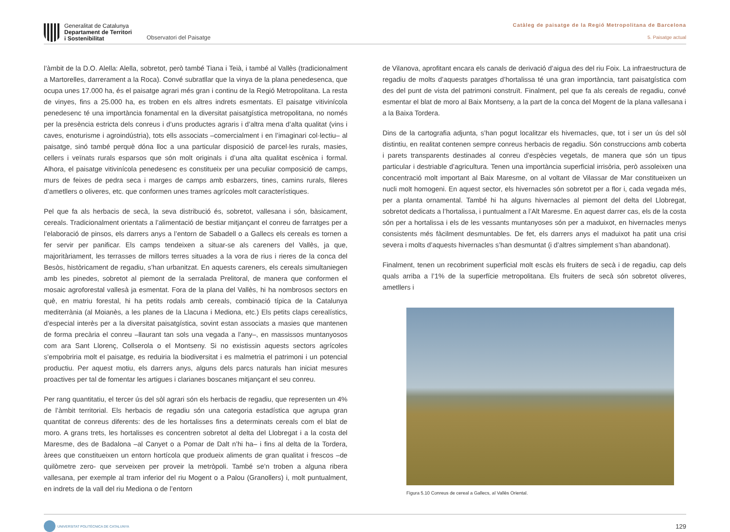Generalitat de Catalunya
Departament de Territori
i Sostenibilitat
Observatori del Paisatge
Catàleg de paisatge de la Regió Metropolitana de Barcelona
5. Paisatge actual
l’àmbit de la D.O. Alella: Alella, sobretot, però també Tiana i Teià, i també al Vallès (tradicionalment a Martorelles, darrerament a la Roca). Convé subratllar que la vinya de la plana penedesenca, que ocupa unes 17.000 ha, és el paisatge agrari més gran i continu de la Regió Metropolitana. La resta de vinyes, fins a 25.000 ha, es troben en els altres indrets esmentats. El paisatge vitivinícola penedesenc té una importància fonamental en la diversitat paisatgística metropolitana, no només per la presència estricta dels conreus i d’uns productes agraris i d’altra mena d’alta qualitat (vins i caves, enoturisme i agroindústria), tots ells associats –comercialment i en l’imaginari col·lectiu– al paisatge, sinó també perquè dóna lloc a una particular disposició de parcel·les rurals, masies, cellers i veïnats rurals esparsos que són molt originals i d’una alta qualitat escènica i formal. Alhora, el paisatge vitivinícola penedesenc es constitueix per una peculiar composició de camps, murs de feixes de pedra seca i marges de camps amb esbarzers, tines, camins rurals, fileres d’ametllers o oliveres, etc. que conformen unes trames agrícoles molt característiques.
Pel que fa als herbacis de secà, la seva distribució és, sobretot, vallesana i són, bàsicament, cereals. Tradicionalment orientats a l’alimentació de bestiar mitjançant el conreu de farratges per a l’elaboració de pinsos, els darrers anys a l’entorn de Sabadell o a Gallecs els cereals es tornen a fer servir per panificar. Els camps tendeixen a situar-se als careners del Vallès, ja que, majoritàriament, les terrasses de millors terres situades a la vora de rius i rieres de la conca del Besòs, històricament de regadiu, s’han urbanitzat. En aquests careners, els cereals simultaniegen amb les pinedes, sobretot al piemont de la serralada Prelitoral, de manera que conformen el mosaic agroforestal vallesà ja esmentat. Fora de la plana del Vallès, hi ha nombrosos sectors en què, en matriu forestal, hi ha petits rodals amb cereals, combinació típica de la Catalunya mediterrània (al Moianès, a les planes de la Llacuna i Mediona, etc.) Els petits claps cerealístics, d’especial interès per a la diversitat paisatgística, sovint estan associats a masies que mantenen de forma precària el conreu –llaurant tan sols una vegada a l’any–, en massissos muntanyosos com ara Sant Llorenç, Collserola o el Montseny. Si no existissin aquests sectors agrícoles s’empobriria molt el paisatge, es reduiria la biodiversitat i es malmetria el patrimoni i un potencial productiu. Per aquest motiu, els darrers anys, alguns dels parcs naturals han iniciat mesures proactives per tal de fomentar les artigues i clarianes boscanes mitjançant el seu conreu.
Per rang quantitatiu, el tercer ús del sòl agrari són els herbacis de regadiu, que representen un 4% de l’àmbit territorial. Els herbacis de regadiu són una categoria estadística que agrupa gran quantitat de conreus diferents: des de les hortalisses fins a determinats cereals com el blat de moro. A grans trets, les hortalisses es concentren sobretot al delta del Llobregat i a la costa del Maresme, des de Badalona –al Canyet o a Pomar de Dalt n’hi ha– i fins al delta de la Tordera, àrees que constitueixen un entorn hortícola que produeix aliments de gran qualitat i frescos –de quilòmetre zero- que serveixen per proveir la metròpoli. També se’n troben a alguna ribera vallesana, per exemple al tram inferior del riu Mogent o a Palou (Granollers) i, molt puntualment, en indrets de la vall del riu Mediona o de l’entorn
de Vilanova, aprofitant encara els canals de derivació d’aigua des del riu Foix. La infraestructura de regadiu de molts d’aquests paratges d’hortalissa té una gran importància, tant paisatgística com des del punt de vista del patrimoni construït. Finalment, pel que fa als cereals de regadiu, convé esmentar el blat de moro al Baix Montseny, a la part de la conca del Mogent de la plana vallesana i a la Baixa Tordera.
Dins de la cartografia adjunta, s’han pogut localitzar els hivernacles, que, tot i ser un ús del sòl distintiu, en realitat contenen sempre conreus herbacis de regadiu. Són construccions amb coberta i parets transparents destinades al conreu d’espècies vegetals, de manera que són un tipus particular i destriable d’agricultura. Tenen una importància superficial irrisòria, però assoleixen una concentració molt important al Baix Maresme, on al voltant de Vilassar de Mar constitueixen un nucli molt homogeni. En aquest sector, els hivernacles són sobretot per a flor i, cada vegada més, per a planta ornamental. També hi ha alguns hivernacles al piemont del delta del Llobregat, sobretot dedicats a l’hortalissa, i puntualment a l’Alt Maresme. En aquest darrer cas, els de la costa són per a hortalissa i els de les vessants muntanyoses són per a maduixot, en hivernacles menys consistents més fàcilment desmuntables. De fet, els darrers anys el maduixot ha patit una crisi severa i molts d’aquests hivernacles s’han desmuntat (i d’altres simplement s’han abandonat).
Finalment, tenen un recobriment superficial molt escàs els fruiters de secà i de regadiu, cap dels quals arriba a l’1% de la superfície metropolitana. Els fruiters de secà són sobretot oliveres, ametllers i
Figura 5.10 Conreus de cereal a Gallecs, al Vallès Oriental.
UNIVERSITAT POLITÈCNICA DE CATALUNYA
129